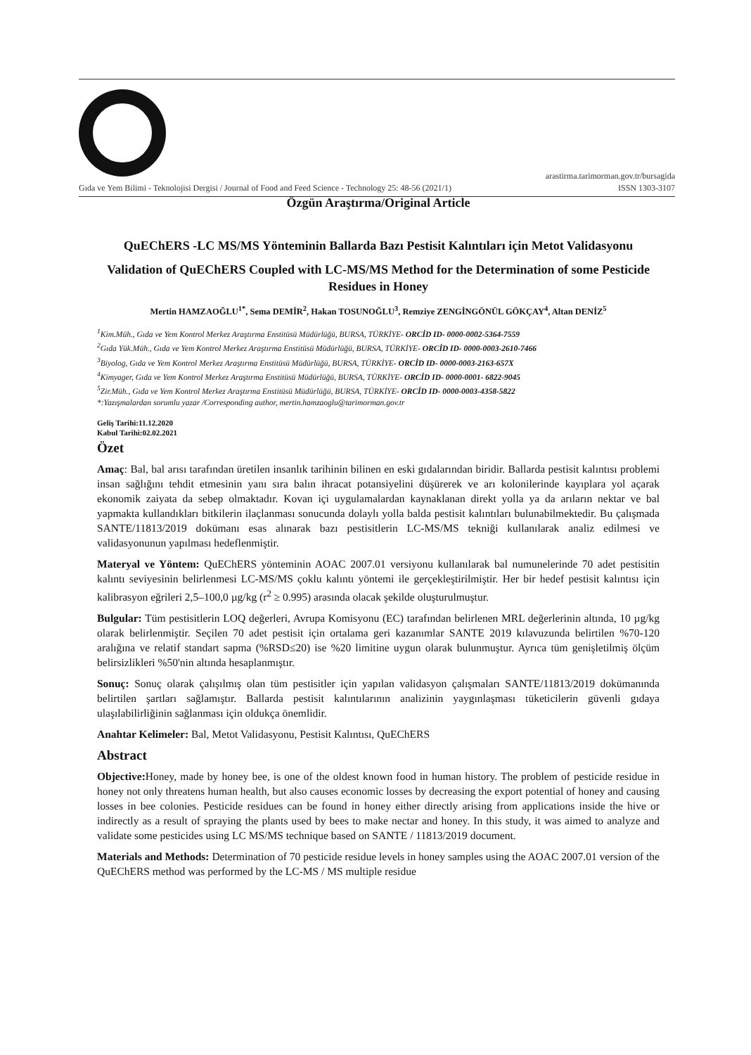arastirma.tarimorman.gov.tr/bursagida
Gıda ve Yem Bilimi - Teknolojisi Dergisi / Journal of Food and Feed Science - Technology 25: 48-56 (2021/1) ISSN 1303-3107
Özgün Araştırma/Original Article
QuEChERS -LC MS/MS Yönteminin Ballarda Bazı Pestisit Kalıntıları için Metot Validasyonu
Validation of QuEChERS Coupled with LC-MS/MS Method for the Determination of some Pesticide Residues in Honey
Mertin HAMZAOĞLU<sup>1*</sup>, Sema DEMİR<sup>2</sup>, Hakan TOSUNOĞLU<sup>3</sup>, Remziye ZENGİNGÖNÜL GÖKÇAY<sup>4</sup>, Altan DENİZ<sup>5</sup>
<sup>1</sup> Kim.Müh., Gıda ve Yem Kontrol Merkez Araştırma Enstitüsü Müdürlüğü, BURSA, TÜRKİYE- ORCİD ID- 0000-0002-5364-7559
<sup>2</sup> Gıda Yük.Müh., Gıda ve Yem Kontrol Merkez Araştırma Enstitüsü Müdürlüğü, BURSA, TÜRKİYE- ORCİD ID- 0000-0003-2610-7466
<sup>3</sup> Biyolog, Gıda ve Yem Kontrol Merkez Araştırma Enstitüsü Müdürlüğü, BURSA, TÜRKİYE- ORCİD ID- 0000-0003-2163-657X
<sup>4</sup> Kimyager, Gıda ve Yem Kontrol Merkez Araştırma Enstitüsü Müdürlüğü, BURSA, TÜRKİYE- ORCİD ID- 0000-0001- 6822-9045
<sup>5</sup> Zir.Müh., Gıda ve Yem Kontrol Merkez Araştırma Enstitüsü Müdürlüğü, BURSA, TÜRKİYE- ORCİD ID- 0000-0003-4358-5822
*:Yazışmalardan sorumlu yazar /Corresponding author, mertin.hamzaoglu@tarimorman.gov.tr
Geliş Tarihi:11.12.2020
Kabul Tarihi:02.02.2021
Özet
Amaç: Bal, bal arısı tarafından üretilen insanlık tarihinin bilinen en eski gıdalarından biridir. Ballarda pestisit kalıntısı problemi insan sağlığını tehdit etmesinin yanı sıra balın ihracat potansiyelini düşürerek ve arı kolonilerinde kayıplara yol açarak ekonomik zaiyata da sebep olmaktadır. Kovan içi uygulamalardan kaynaklanan direkt yolla ya da arıların nektar ve bal yapmakta kullandıkları bitkilerin ilaçlanması sonucunda dolaylı yolla balda pestisit kalıntıları bulunabilmektedir. Bu çalışmada SANTE/11813/2019 dokümanı esas alınarak bazı pestisitlerin LC-MS/MS tekniği kullanılarak analiz edilmesi ve validasyonunun yapılması hedeflenmiştir.
Materyal ve Yöntem: QuEChERS yönteminin AOAC 2007.01 versiyonu kullanılarak bal numunelerinde 70 adet pestisitin kalıntı seviyesinin belirlenmesi LC-MS/MS çoklu kalıntı yöntemi ile gerçekleştirilmiştir. Her bir hedef pestisit kalıntısı için kalibrasyon eğrileri 2,5–100,0 µg/kg (r<sup>2</sup> ≥ 0.995) arasında olacak şekilde oluşturulmuştur.
Bulgular: Tüm pestisitlerin LOQ değerleri, Avrupa Komisyonu (EC) tarafından belirlenen MRL değerlerinin altında, 10 µg/kg olarak belirlenmiştir. Seçilen 70 adet pestisit için ortalama geri kazanımlar SANTE 2019 kılavuzunda belirtilen %70-120 aralığına ve relatif standart sapma (%RSD≤20) ise %20 limitine uygun olarak bulunmuştur. Ayrıca tüm genişletilmiş ölçüm belirsizlikleri %50'nin altında hesaplanmıştır.
Sonuç: Sonuç olarak çalışılmış olan tüm pestisitler için yapılan validasyon çalışmaları SANTE/11813/2019 dokümanında belirtilen şartları sağlamıştır. Ballarda pestisit kalıntılarının analizinin yaygınlaşması tüketicilerin güvenli gıdaya ulaşılabilirliğinin sağlanması için oldukça önemlidir.
Anahtar Kelimeler: Bal, Metot Validasyonu, Pestisit Kalıntısı, QuEChERS
Abstract
Objective: Honey, made by honey bee, is one of the oldest known food in human history. The problem of pesticide residue in honey not only threatens human health, but also causes economic losses by decreasing the export potential of honey and causing losses in bee colonies. Pesticide residues can be found in honey either directly arising from applications inside the hive or indirectly as a result of spraying the plants used by bees to make nectar and honey. In this study, it was aimed to analyze and validate some pesticides using LC MS/MS technique based on SANTE / 11813/2019 document.
Materials and Methods: Determination of 70 pesticide residue levels in honey samples using the AOAC 2007.01 version of the QuEChERS method was performed by the LC-MS / MS multiple residue